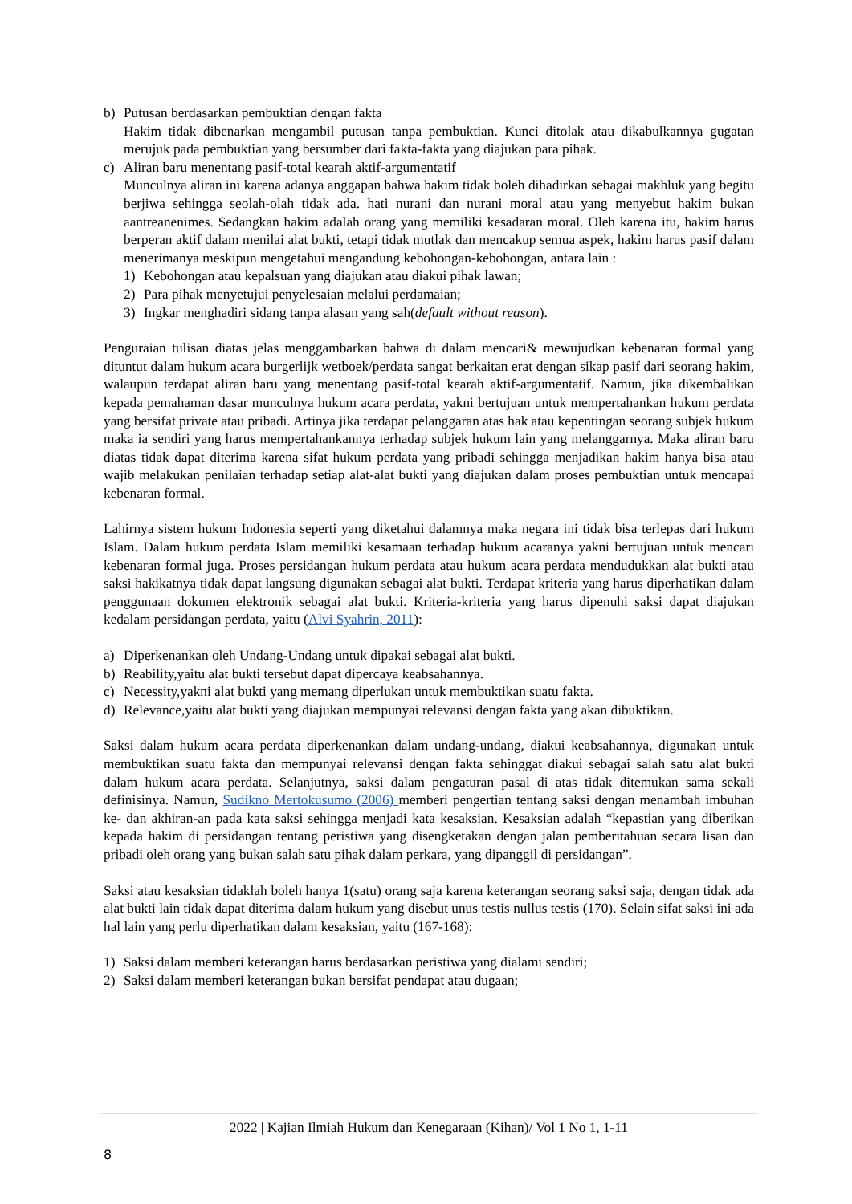b) Putusan berdasarkan pembuktian dengan fakta
Hakim tidak dibenarkan mengambil putusan tanpa pembuktian. Kunci ditolak atau dikabulkannya gugatan merujuk pada pembuktian yang bersumber dari fakta-fakta yang diajukan para pihak.
c) Aliran baru menentang pasif-total kearah aktif-argumentatif
Munculnya aliran ini karena adanya anggapan bahwa hakim tidak boleh dihadirkan sebagai makhluk yang begitu berjiwa sehingga seolah-olah tidak ada. hati nurani dan nurani moral atau yang menyebut hakim bukan aantreanenimes. Sedangkan hakim adalah orang yang memiliki kesadaran moral. Oleh karena itu, hakim harus berperan aktif dalam menilai alat bukti, tetapi tidak mutlak dan mencakup semua aspek, hakim harus pasif dalam menerimanya meskipun mengetahui mengandung kebohongan-kebohongan, antara lain :
1) Kebohongan atau kepalsuan yang diajukan atau diakui pihak lawan;
2) Para pihak menyetujui penyelesaian melalui perdamaian;
3) Ingkar menghadiri sidang tanpa alasan yang sah(default without reason).
Penguraian tulisan diatas jelas menggambarkan bahwa di dalam mencari& mewujudkan kebenaran formal yang dituntut dalam hukum acara burgerlijk wetboek/perdata sangat berkaitan erat dengan sikap pasif dari seorang hakim, walaupun terdapat aliran baru yang menentang pasif-total kearah aktif-argumentatif. Namun, jika dikembalikan kepada pemahaman dasar munculnya hukum acara perdata, yakni bertujuan untuk mempertahankan hukum perdata yang bersifat private atau pribadi. Artinya jika terdapat pelanggaran atas hak atau kepentingan seorang subjek hukum maka ia sendiri yang harus mempertahankannya terhadap subjek hukum lain yang melanggarnya. Maka aliran baru diatas tidak dapat diterima karena sifat hukum perdata yang pribadi sehingga menjadikan hakim hanya bisa atau wajib melakukan penilaian terhadap setiap alat-alat bukti yang diajukan dalam proses pembuktian untuk mencapai kebenaran formal.
Lahirnya sistem hukum Indonesia seperti yang diketahui dalamnya maka negara ini tidak bisa terlepas dari hukum Islam. Dalam hukum perdata Islam memiliki kesamaan terhadap hukum acaranya yakni bertujuan untuk mencari kebenaran formal juga. Proses persidangan hukum perdata atau hukum acara perdata mendudukkan alat bukti atau saksi hakikatnya tidak dapat langsung digunakan sebagai alat bukti. Terdapat kriteria yang harus diperhatikan dalam penggunaan dokumen elektronik sebagai alat bukti. Kriteria-kriteria yang harus dipenuhi saksi dapat diajukan kedalam persidangan perdata, yaitu (Alvi Syahrin, 2011):
a) Diperkenankan oleh Undang-Undang untuk dipakai sebagai alat bukti.
b) Reability,yaitu alat bukti tersebut dapat dipercaya keabsahannya.
c) Necessity,yakni alat bukti yang memang diperlukan untuk membuktikan suatu fakta.
d) Relevance,yaitu alat bukti yang diajukan mempunyai relevansi dengan fakta yang akan dibuktikan.
Saksi dalam hukum acara perdata diperkenankan dalam undang-undang, diakui keabsahannya, digunakan untuk membuktikan suatu fakta dan mempunyai relevansi dengan fakta sehinggat diakui sebagai salah satu alat bukti dalam hukum acara perdata. Selanjutnya, saksi dalam pengaturan pasal di atas tidak ditemukan sama sekali definisinya. Namun, Sudikno Mertokusumo (2006) memberi pengertian tentang saksi dengan menambah imbuhan ke- dan akhiran-an pada kata saksi sehingga menjadi kata kesaksian. Kesaksian adalah “kepastian yang diberikan kepada hakim di persidangan tentang peristiwa yang disengketakan dengan jalan pemberitahuan secara lisan dan pribadi oleh orang yang bukan salah satu pihak dalam perkara, yang dipanggil di persidangan”.
Saksi atau kesaksian tidaklah boleh hanya 1(satu) orang saja karena keterangan seorang saksi saja, dengan tidak ada alat bukti lain tidak dapat diterima dalam hukum yang disebut unus testis nullus testis (170). Selain sifat saksi ini ada hal lain yang perlu diperhatikan dalam kesaksian, yaitu (167-168):
1) Saksi dalam memberi keterangan harus berdasarkan peristiwa yang dialami sendiri;
2) Saksi dalam memberi keterangan bukan bersifat pendapat atau dugaan;
2022 | Kajian Ilmiah Hukum dan Kenegaraan (Kihan)/ Vol 1 No 1, 1-11
8